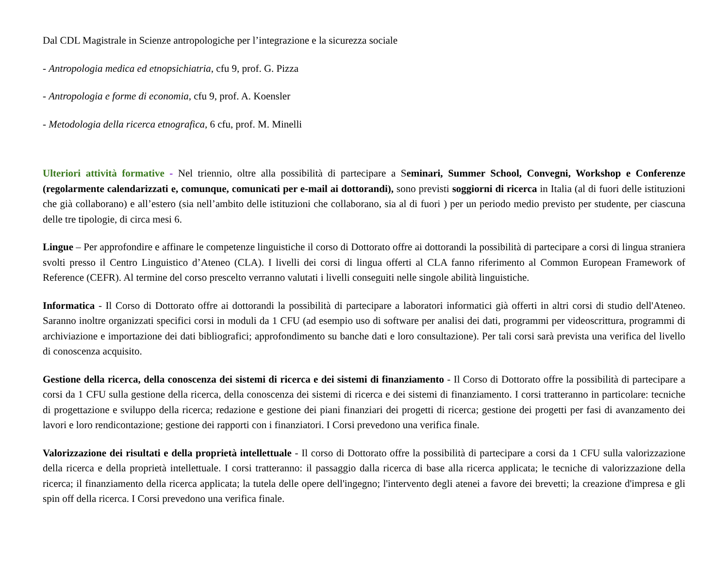Dal CDL Magistrale in Scienze antropologiche per l’integrazione e la sicurezza sociale
- Antropologia medica ed etnopsichiatria, cfu 9, prof. G. Pizza
- Antropologia e forme di economia, cfu 9, prof. A. Koensler
- Metodologia della ricerca etnografica, 6 cfu, prof. M. Minelli
Ulteriori attività formative - Nel triennio, oltre alla possibilità di partecipare a Seminari, Summer School, Convegni, Workshop e Conferenze (regolarmente calendarizzati e, comunque, comunicati per e-mail ai dottorandi), sono previsti soggiorni di ricerca in Italia (al di fuori delle istituzioni che già collaborano) e all’estero (sia nell’ambito delle istituzioni che collaborano, sia al di fuori ) per un periodo medio previsto per studente, per ciascuna delle tre tipologie, di circa mesi 6.
Lingue – Per approfondire e affinare le competenze linguistiche il corso di Dottorato offre ai dottorandi la possibilità di partecipare a corsi di lingua straniera svolti presso il Centro Linguistico d’Ateneo (CLA). I livelli dei corsi di lingua offerti al CLA fanno riferimento al Common European Framework of Reference (CEFR). Al termine del corso prescelto verranno valutati i livelli conseguiti nelle singole abilità linguistiche.
Informatica - Il Corso di Dottorato offre ai dottorandi la possibilità di partecipare a laboratori informatici già offerti in altri corsi di studio dell'Ateneo. Saranno inoltre organizzati specifici corsi in moduli da 1 CFU (ad esempio uso di software per analisi dei dati, programmi per videoscrittura, programmi di archiviazione e importazione dei dati bibliografici; approfondimento su banche dati e loro consultazione). Per tali corsi sarà prevista una verifica del livello di conoscenza acquisito.
Gestione della ricerca, della conoscenza dei sistemi di ricerca e dei sistemi di finanziamento - Il Corso di Dottorato offre la possibilità di partecipare a corsi da 1 CFU sulla gestione della ricerca, della conoscenza dei sistemi di ricerca e dei sistemi di finanziamento. I corsi tratteranno in particolare: tecniche di progettazione e sviluppo della ricerca; redazione e gestione dei piani finanziari dei progetti di ricerca; gestione dei progetti per fasi di avanzamento dei lavori e loro rendicontazione; gestione dei rapporti con i finanziatori. I Corsi prevedono una verifica finale.
Valorizzazione dei risultati e della proprietà intellettuale - Il corso di Dottorato offre la possibilità di partecipare a corsi da 1 CFU sulla valorizzazione della ricerca e della proprietà intellettuale. I corsi tratteranno: il passaggio dalla ricerca di base alla ricerca applicata; le tecniche di valorizzazione della ricerca; il finanziamento della ricerca applicata; la tutela delle opere dell'ingegno; l'intervento degli atenei a favore dei brevetti; la creazione d'impresa e gli spin off della ricerca. I Corsi prevedono una verifica finale.